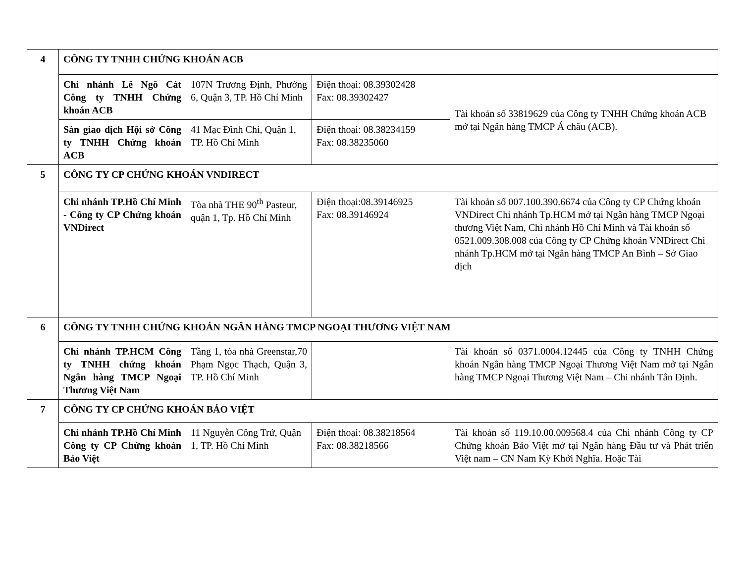| 4 | CÔNG TY TNHH CHỨNG KHOÁN ACB | | | |
| | Chi nhánh Lê Ngô Cát Công ty TNHH Chứng khoán ACB | 107N Trương Định, Phường 6, Quận 3, TP. Hồ Chí Minh | Điện thoại: 08.39302428 Fax: 08.39302427 | Tài khoản số 33819629 của Công ty TNHH Chứng khoán ACB mở tại Ngân hàng TMCP Á châu (ACB). |
| | Sàn giao dịch Hội sở Công ty TNHH Chứng khoán ACB | 41 Mạc Đĩnh Chi, Quận 1, TP. Hồ Chí Minh | Điện thoại: 08.38234159 Fax: 08.38235060 | |
| 5 | CÔNG TY CP CHỨNG KHOÁN VNDIRECT | | | |
| | Chi nhánh TP.Hồ Chí Minh - Công ty CP Chứng khoán VNDirect | Tòa nhà THE 90<sup>th</sup> Pasteur, quận 1, Tp. Hồ Chí Minh | Điện thoại:08.39146925 Fax: 08.39146924 | Tài khoản số 007.100.390.6674 của Công ty CP Chứng khoán VNDirect Chi nhánh Tp.HCM mở tại Ngân hàng TMCP Ngoại thương Việt Nam, Chi nhánh Hồ Chí Minh và Tài khoản số 0521.009.308.008 của Công ty CP Chứng khoán VNDirect Chi nhánh Tp.HCM mở tại Ngân hàng TMCP An Bình – Sở Giao dịch |
| 6 | CÔNG TY TNHH CHỨNG KHOÁN NGÂN HÀNG TMCP NGOẠI THƯƠNG VIỆT NAM | | | |
| | Chi nhánh TP.HCM Công ty TNHH chứng khoán Ngân hàng TMCP Ngoại Thương Việt Nam | Tầng 1, tòa nhà Greenstar,70 Phạm Ngọc Thạch, Quận 3, TP. Hồ Chí Minh | | Tài khoản số 0371.0004.12445 của Công ty TNHH Chứng khoán Ngân hàng TMCP Ngoại Thương Việt Nam mở tại Ngân hàng TMCP Ngoại Thương Việt Nam – Chi nhánh Tân Định. |
| 7 | CÔNG TY CP CHỨNG KHOÁN BẢO VIỆT | | | |
| | Chi nhánh TP.Hồ Chí Minh Công ty CP Chứng khoán Bảo Việt | 11 Nguyễn Công Trứ, Quận 1, TP. Hồ Chí Minh | Điện thoại: 08.38218564 Fax: 08.38218566 | Tài khoản số 119.10.00.009568.4 của Chi nhánh Công ty CP Chứng khoán Bảo Việt mở tại Ngân hàng Đầu tư và Phát triển Việt nam – CN Nam Kỳ Khởi Nghĩa. Hoặc Tài |